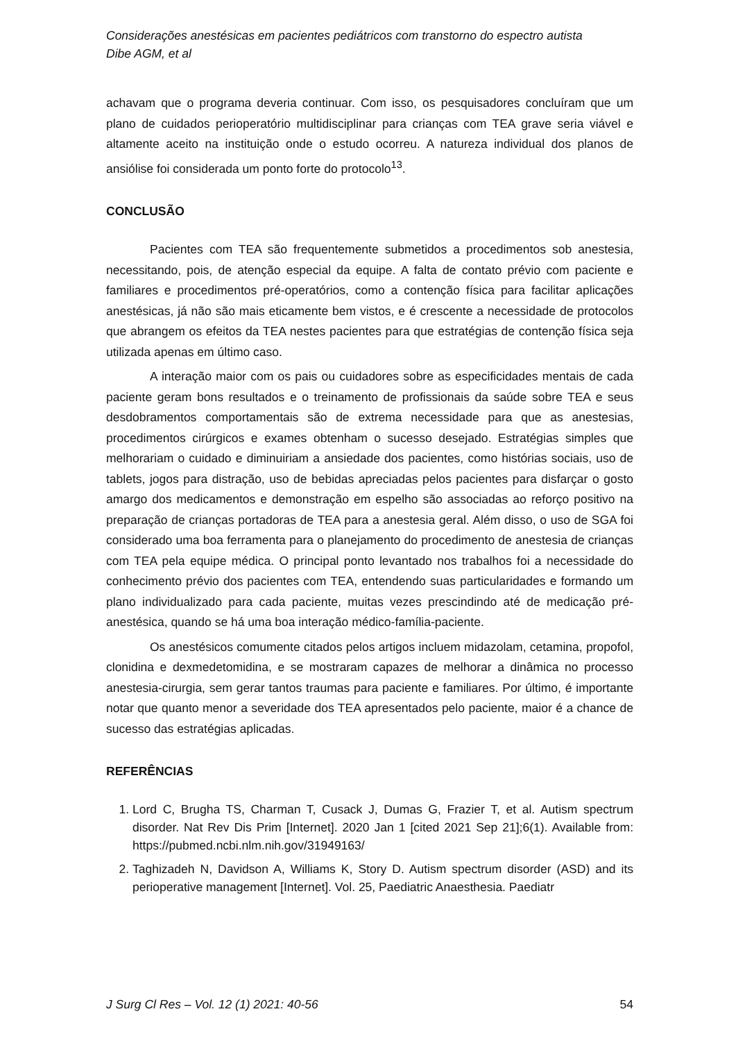Considerações anestésicas em pacientes pediátricos com transtorno do espectro autista
Dibe AGM, et al
achavam que o programa deveria continuar. Com isso, os pesquisadores concluíram que um plano de cuidados perioperatório multidisciplinar para crianças com TEA grave seria viável e altamente aceito na instituição onde o estudo ocorreu. A natureza individual dos planos de ansiólise foi considerada um ponto forte do protocolo<sup>13</sup>.
CONCLUSÃO
Pacientes com TEA são frequentemente submetidos a procedimentos sob anestesia, necessitando, pois, de atenção especial da equipe. A falta de contato prévio com paciente e familiares e procedimentos pré-operatórios, como a contenção física para facilitar aplicações anestésicas, já não são mais eticamente bem vistos, e é crescente a necessidade de protocolos que abrangem os efeitos da TEA nestes pacientes para que estratégias de contenção física seja utilizada apenas em último caso.
A interação maior com os pais ou cuidadores sobre as especificidades mentais de cada paciente geram bons resultados e o treinamento de profissionais da saúde sobre TEA e seus desdobramentos comportamentais são de extrema necessidade para que as anestesias, procedimentos cirúrgicos e exames obtenham o sucesso desejado. Estratégias simples que melhorariam o cuidado e diminuiriam a ansiedade dos pacientes, como histórias sociais, uso de tablets, jogos para distração, uso de bebidas apreciadas pelos pacientes para disfarçar o gosto amargo dos medicamentos e demonstração em espelho são associadas ao reforço positivo na preparação de crianças portadoras de TEA para a anestesia geral. Além disso, o uso de SGA foi considerado uma boa ferramenta para o planejamento do procedimento de anestesia de crianças com TEA pela equipe médica. O principal ponto levantado nos trabalhos foi a necessidade do conhecimento prévio dos pacientes com TEA, entendendo suas particularidades e formando um plano individualizado para cada paciente, muitas vezes prescindindo até de medicação pré-anestésica, quando se há uma boa interação médico-família-paciente.
Os anestésicos comumente citados pelos artigos incluem midazolam, cetamina, propofol, clonidina e dexmedetomidina, e se mostraram capazes de melhorar a dinâmica no processo anestesia-cirurgia, sem gerar tantos traumas para paciente e familiares. Por último, é importante notar que quanto menor a severidade dos TEA apresentados pelo paciente, maior é a chance de sucesso das estratégias aplicadas.
REFERÊNCIAS
1. Lord C, Brugha TS, Charman T, Cusack J, Dumas G, Frazier T, et al. Autism spectrum disorder. Nat Rev Dis Prim [Internet]. 2020 Jan 1 [cited 2021 Sep 21];6(1). Available from: https://pubmed.ncbi.nlm.nih.gov/31949163/
2. Taghizadeh N, Davidson A, Williams K, Story D. Autism spectrum disorder (ASD) and its perioperative management [Internet]. Vol. 25, Paediatric Anaesthesia. Paediatr
J Surg Cl Res – Vol. 12 (1) 2021: 40-56 54